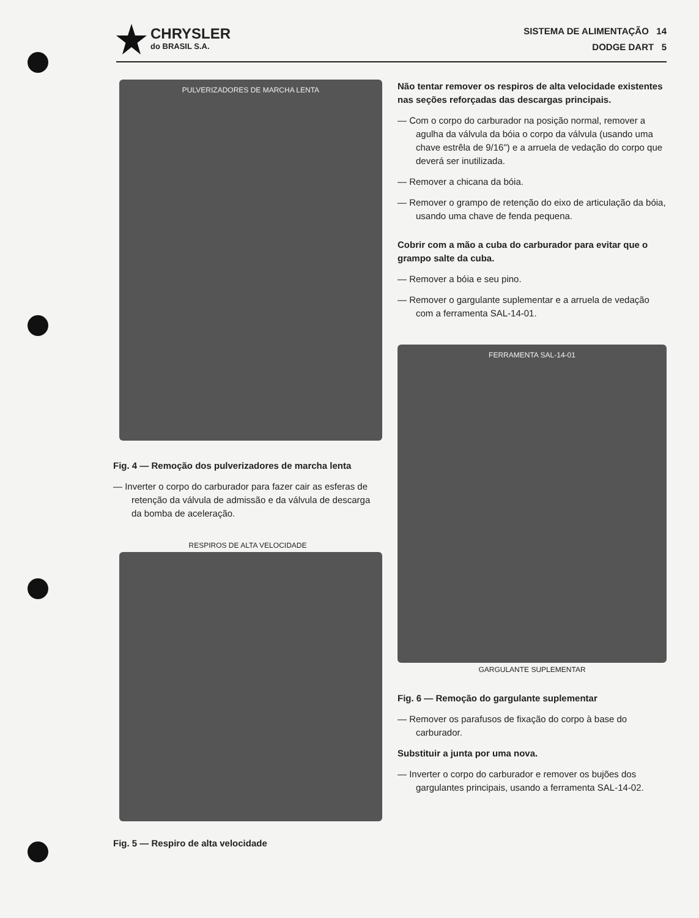CHRYSLER
do BRASIL S.A.
SISTEMA DE ALIMENTAÇÃO 14
DODGE DART 5
PULVERIZADORES DE MARCHA LENTA
Fig. 4 — Remoção dos pulverizadores de marcha lenta
— Inverter o corpo do carburador para fazer cair as esferas de retenção da válvula de admissão e da válvula de descarga da bomba de aceleração.
RESPIROS DE ALTA VELOCIDADE
Fig. 5 — Respiro de alta velocidade
Não tentar remover os respiros de alta velocidade existentes nas seções reforçadas das descargas principais.
— Com o corpo do carburador na posição normal, remover a agulha da válvula da bóia o corpo da válvula (usando uma chave estrêla de 9/16") e a arruela de vedação do corpo que deverá ser inutilizada.
— Remover a chicana da bóia.
— Remover o grampo de retenção do eixo de articulação da bóia, usando uma chave de fenda pequena.
Cobrir com a mão a cuba do carburador para evitar que o grampo salte da cuba.
— Remover a bóia e seu pino.
— Remover o gargulante suplementar e a arruela de vedação com a ferramenta SAL-14-01.
FERRAMENTA SAL-14-01
GARGULANTE SUPLEMENTAR
Fig. 6 — Remoção do gargulante suplementar
— Remover os parafusos de fixação do corpo à base do carburador.
Substituir a junta por uma nova.
— Inverter o corpo do carburador e remover os bujões dos gargulantes principais, usando a ferramenta SAL-14-02.